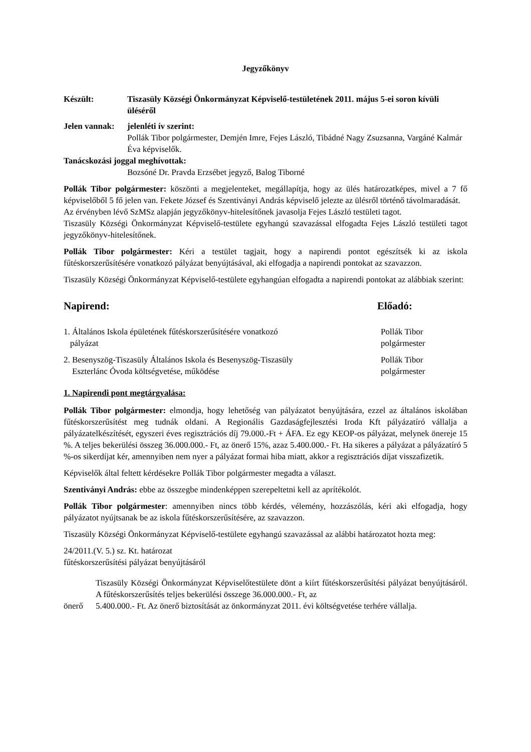Jegyzőkönyv
Készült: Tiszasüly Községi Önkormányzat Képviselő-testületének 2011. május 5-ei soron kívüli üléséről
Jelen vannak:
jelenléti ív szerint:
Pollák Tibor polgármester, Demjén Imre, Fejes László, Tibádné Nagy Zsuzsanna, Vargáné Kalmár Éva képviselők.
Tanácskozási joggal meghívottak:
Bozsóné Dr. Pravda Erzsébet jegyző, Balog Tiborné
Pollák Tibor polgármester: köszönti a megjelenteket, megállapítja, hogy az ülés határozatképes, mivel a 7 fő képviselőből 5 fő jelen van. Fekete József és Szentiványi András képviselő jelezte az ülésről történő távolmaradását.
Az érvényben lévő SzMSz alapján jegyzőkönyv-hitelesítőnek javasolja Fejes László testületi tagot.
Tiszasüly Községi Önkormányzat Képviselő-testülete egyhangú szavazással elfogadta Fejes László testületi tagot jegyzőkönyv-hitelesítőnek.
Pollák Tibor polgármester: Kéri a testület tagjait, hogy a napirendi pontot egészítsék ki az iskola fűtéskorszerűsítésére vonatkozó pályázat benyújtásával, aki elfogadja a napirendi pontokat az szavazzon.
Tiszasüly Községi Önkormányzat Képviselő-testülete egyhangúan elfogadta a napirendi pontokat az alábbiak szerint:
Napirend: Előadó:
1. Általános Iskola épületének fűtéskorszerűsítésére vonatkozó
pályázat
Pollák Tibor
polgármester
2. Besenyszög-Tiszasüly Általános Iskola és Besenyszög-Tiszasüly
Eszterlánc Óvoda költségvetése, működése
Pollák Tibor
polgármester
1. Napirendi pont megtárgyalása:
Pollák Tibor polgármester: elmondja, hogy lehetőség van pályázatot benyújtására, ezzel az általános iskolában fűtéskorszerűsítést meg tudnák oldani. A Regionális Gazdaságfejlesztési Iroda Kft pályázatíró vállalja a pályázatelkészítését, egyszeri éves regisztrációs díj 79.000.-Ft + ÁFA. Ez egy KEOP-os pályázat, melynek önereje 15 %. A teljes bekerülési összeg 36.000.000.- Ft, az önerő 15%, azaz 5.400.000.- Ft. Ha sikeres a pályázat a pályázatíró 5 %-os sikerdíjat kér, amennyiben nem nyer a pályázat formai hiba miatt, akkor a regisztrációs díjat visszafizetik.
Képviselők által feltett kérdésekre Pollák Tibor polgármester megadta a választ.
Szentiványi András: ebbe az összegbe mindenképpen szerepeltetni kell az aprítékolót.
Pollák Tibor polgármester: amennyiben nincs több kérdés, vélemény, hozzászólás, kéri aki elfogadja, hogy pályázatot nyújtsanak be az iskola fűtéskorszerűsítésére, az szavazzon.
Tiszasüly Községi Önkormányzat Képviselő-testülete egyhangú szavazással az alábbi határozatot hozta meg:
24/2011.(V. 5.) sz. Kt. határozat
fűtéskorszerűsítési pályázat benyújtásáról
Tiszasüly Községi Önkormányzat Képviselőtestülete dönt a kiírt fűtéskorszerűsítési pályázat benyújtásáról. A fűtéskorszerűsítés teljes bekerülési összege 36.000.000.- Ft, az
önerő 5.400.000.- Ft. Az önerő biztosítását az önkormányzat 2011. évi költségvetése terhére vállalja.